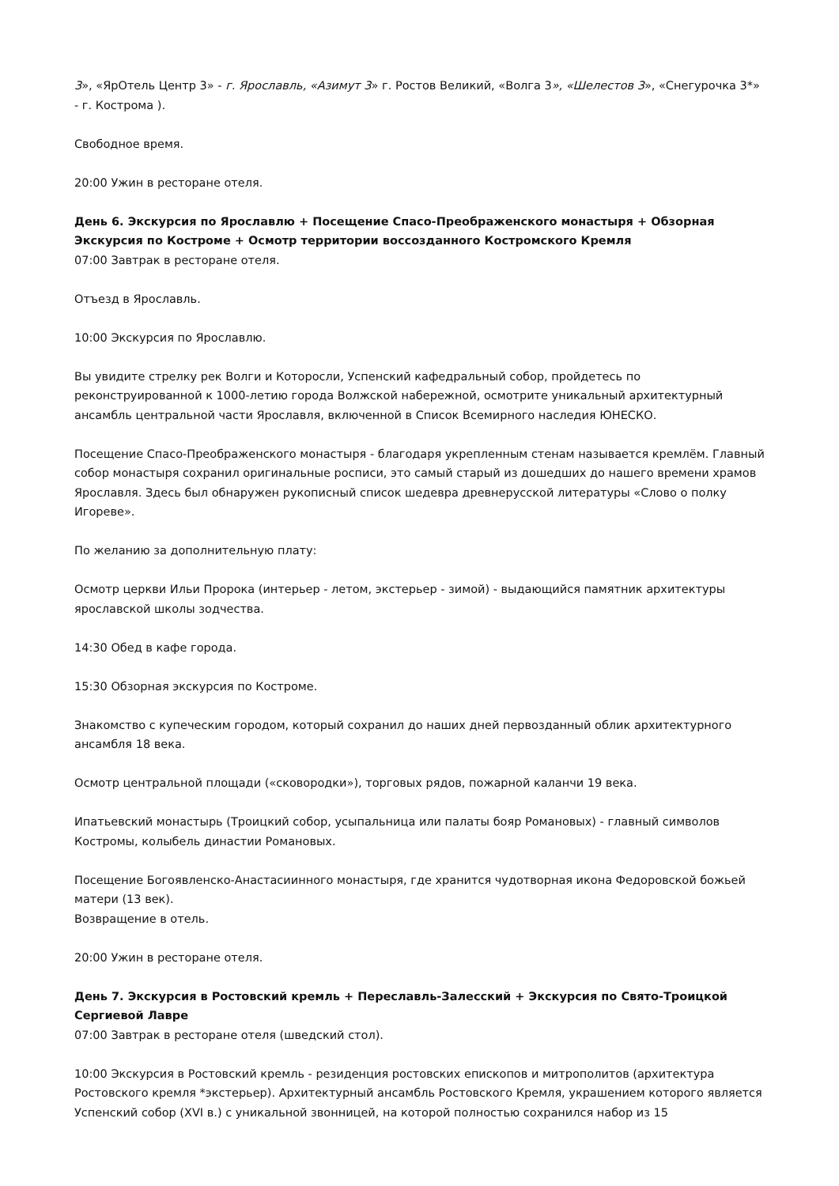3», «ЯрОтель Центр 3» - г. Ярославль, «Азимут 3» г. Ростов Великий, «Волга 3», «Шелестов 3», «Снегурочка 3*» - г. Кострома ).
Свободное время.
20:00 Ужин в ресторане отеля.
День 6. Экскурсия по Ярославлю + Посещение Спасо-Преображенского монастыря + Обзорная Экскурсия по Костроме + Осмотр территории воссозданного Костромского Кремля
07:00 Завтрак в ресторане отеля.
Отъезд в Ярославль.
10:00 Экскурсия по Ярославлю.
Вы увидите стрелку рек Волги и Которосли, Успенский кафедральный собор, пройдетесь по реконструированной к 1000-летию города Волжской набережной, осмотрите уникальный архитектурный ансамбль центральной части Ярославля, включенной в Список Всемирного наследия ЮНЕСКО.
Посещение Спасо-Преображенского монастыря - благодаря укрепленным стенам называется кремлём. Главный собор монастыря сохранил оригинальные росписи, это самый старый из дошедших до нашего времени храмов Ярославля. Здесь был обнаружен рукописный список шедевра древнерусской литературы «Слово о полку Игореве».
По желанию за дополнительную плату:
Осмотр церкви Ильи Пророка (интерьер - летом, экстерьер - зимой) - выдающийся памятник архитектуры ярославской школы зодчества.
14:30 Обед в кафе города.
15:30 Обзорная экскурсия по Костроме.
Знакомство с купеческим городом, который сохранил до наших дней первозданный облик архитектурного ансамбля 18 века.
Осмотр центральной площади («сковородки»), торговых рядов, пожарной каланчи 19 века.
Ипатьевский монастырь (Троицкий собор, усыпальница или палаты бояр Романовых) - главный символов Костромы, колыбель династии Романовых.
Посещение Богоявленско-Анастасиинного монастыря, где хранится чудотворная икона Федоровской божьей матери (13 век).
Возвращение в отель.
20:00 Ужин в ресторане отеля.
День 7. Экскурсия в Ростовский кремль + Переславль-Залесский + Экскурсия по Свято-Троицкой Сергиевой Лавре
07:00 Завтрак в ресторане отеля (шведский стол).
10:00 Экскурсия в Ростовский кремль - резиденция ростовских епископов и митрополитов (архитектура Ростовского кремля *экстерьер). Архитектурный ансамбль Ростовского Кремля, украшением которого является Успенский собор (XVI в.) с уникальной звонницей, на которой полностью сохранился набор из 15